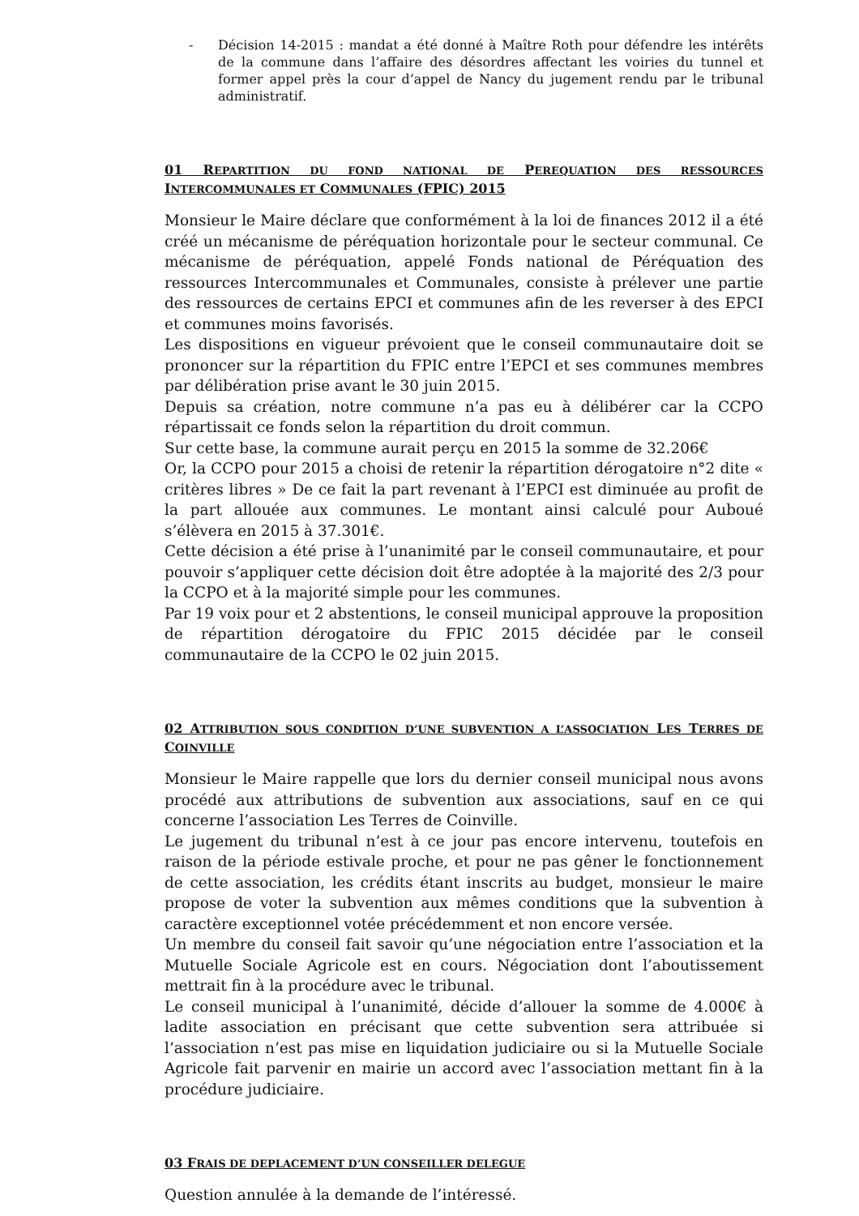- Décision 14-2015 : mandat a été donné à Maître Roth pour défendre les intérêts de la commune dans l’affaire des désordres affectant les voiries du tunnel et former appel près la cour d’appel de Nancy du jugement rendu par le tribunal administratif.
01 REPARTITION DU FOND NATIONAL DE PEREQUATION DES RESSOURCES INTERCOMMUNALES ET COMMUNALES (FPIC) 2015
Monsieur le Maire déclare que conformément à la loi de finances 2012 il a été créé un mécanisme de péréquation horizontale pour le secteur communal. Ce mécanisme de péréquation, appelé Fonds national de Péréquation des ressources Intercommunales et Communales, consiste à prélever une partie des ressources de certains EPCI et communes afin de les reverser à des EPCI et communes moins favorisés.
Les dispositions en vigueur prévoient que le conseil communautaire doit se prononcer sur la répartition du FPIC entre l’EPCI et ses communes membres par délibération prise avant le 30 juin 2015.
Depuis sa création, notre commune n’a pas eu à délibérer car la CCPO répartissait ce fonds selon la répartition du droit commun.
Sur cette base, la commune aurait perçu en 2015 la somme de 32.206€
Or, la CCPO pour 2015 a choisi de retenir la répartition dérogatoire n°2 dite « critères libres » De ce fait la part revenant à l’EPCI est diminuée au profit de la part allouée aux communes. Le montant ainsi calculé pour Auboué s’élèvera en 2015 à 37.301€.
Cette décision a été prise à l’unanimité par le conseil communautaire, et pour pouvoir s’appliquer cette décision doit être adoptée à la majorité des 2/3 pour la CCPO et à la majorité simple pour les communes.
Par 19 voix pour et 2 abstentions, le conseil municipal approuve la proposition de répartition dérogatoire du FPIC 2015 décidée par le conseil communautaire de la CCPO le 02 juin 2015.
02 ATTRIBUTION SOUS CONDITION D’UNE SUBVENTION A L’ASSOCIATION LES TERRES DE COINVILLE
Monsieur le Maire rappelle que lors du dernier conseil municipal nous avons procédé aux attributions de subvention aux associations, sauf en ce qui concerne l’association Les Terres de Coinville.
Le jugement du tribunal n’est à ce jour pas encore intervenu, toutefois en raison de la période estivale proche, et pour ne pas gêner le fonctionnement de cette association, les crédits étant inscrits au budget, monsieur le maire propose de voter la subvention aux mêmes conditions que la subvention à caractère exceptionnel votée précédemment et non encore versée.
Un membre du conseil fait savoir qu’une négociation entre l’association et la Mutuelle Sociale Agricole est en cours. Négociation dont l’aboutissement mettrait fin à la procédure avec le tribunal.
Le conseil municipal à l’unanimité, décide d’allouer la somme de 4.000€ à ladite association en précisant que cette subvention sera attribuée si l’association n’est pas mise en liquidation judiciaire ou si la Mutuelle Sociale Agricole fait parvenir en mairie un accord avec l’association mettant fin à la procédure judiciaire.
03 FRAIS DE DEPLACEMENT D’UN CONSEILLER DELEGUE
Question annulée à la demande de l’intéressé.